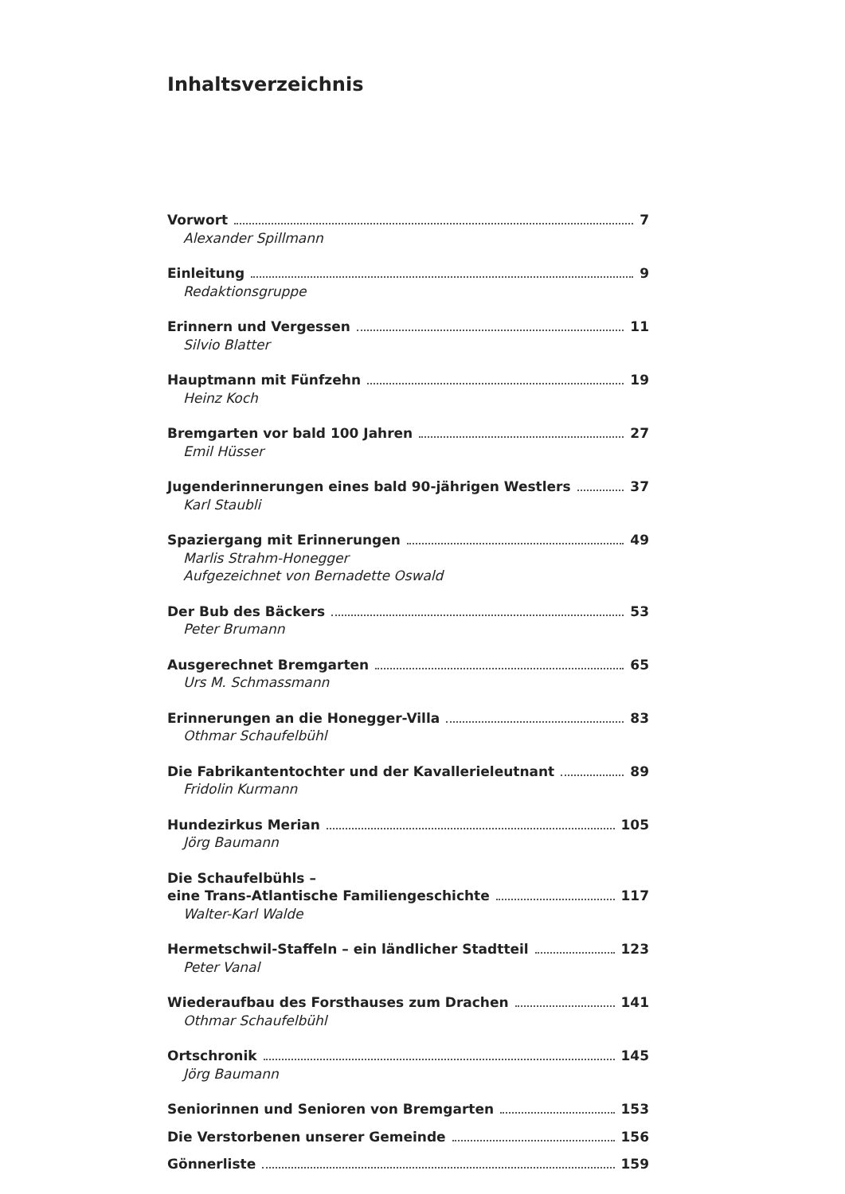Inhaltsverzeichnis
Vorwort 7
Alexander Spillmann
Einleitung 9
Redaktionsgruppe
Erinnern und Vergessen 11
Silvio Blatter
Hauptmann mit Fünfzehn 19
Heinz Koch
Bremgarten vor bald 100 Jahren 27
Emil Hüsser
Jugenderinnerungen eines bald 90-jährigen Westlers 37
Karl Staubli
Spaziergang mit Erinnerungen 49
Marlis Strahm-Honegger
Aufgezeichnet von Bernadette Oswald
Der Bub des Bäckers 53
Peter Brumann
Ausgerechnet Bremgarten 65
Urs M. Schmassmann
Erinnerungen an die Honegger-Villa 83
Othmar Schaufelbühl
Die Fabrikantentochter und der Kavallerieleutnant 89
Fridolin Kurmann
Hundezirkus Merian 105
Jörg Baumann
Die Schaufelbühls –
eine Trans-Atlantische Familiengeschichte 117
Walter-Karl Walde
Hermetschwil-Staffeln – ein ländlicher Stadtteil 123
Peter Vanal
Wiederaufbau des Forsthauses zum Drachen 141
Othmar Schaufelbühl
Ortschronik 145
Jörg Baumann
Seniorinnen und Senioren von Bremgarten 153
Die Verstorbenen unserer Gemeinde 156
Gönnerliste 159